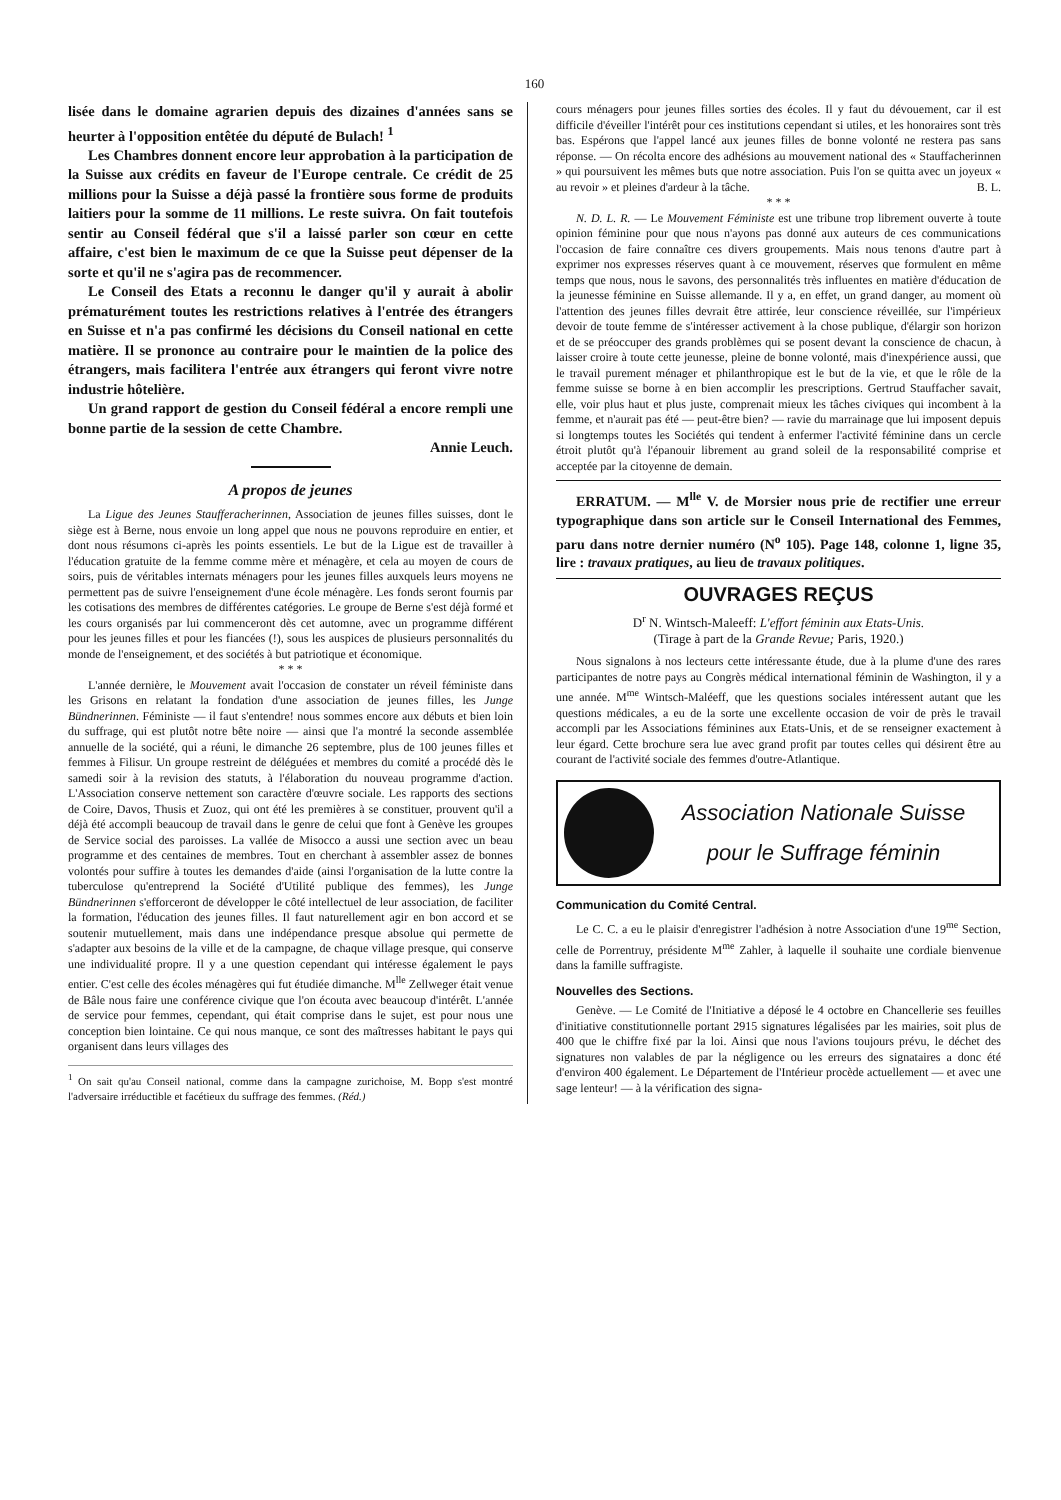160
lisée dans le domaine agrarien depuis des dizaines d'années sans se heurter à l'opposition entêtée du député de Bulach! <sup>1</sup>
Les Chambres donnent encore leur approbation à la participation de la Suisse aux crédits en faveur de l'Europe centrale. Ce crédit de 25 millions pour la Suisse a déjà passé la frontière sous forme de produits laitiers pour la somme de 11 millions. Le reste suivra. On fait toutefois sentir au Conseil fédéral que s'il a laissé parler son cœur en cette affaire, c'est bien le maximum de ce que la Suisse peut dépenser de la sorte et qu'il ne s'agira pas de recommencer.
Le Conseil des Etats a reconnu le danger qu'il y aurait à abolir prématurément toutes les restrictions relatives à l'entrée des étrangers en Suisse et n'a pas confirmé les décisions du Conseil national en cette matière. Il se prononce au contraire pour le maintien de la police des étrangers, mais facilitera l'entrée aux étrangers qui feront vivre notre industrie hôtelière.
Un grand rapport de gestion du Conseil fédéral a encore rempli une bonne partie de la session de cette Chambre.
Annie Leuch.
A propos de jeunes
La Ligue des Jeunes Staufferacherinnen, Association de jeunes filles suisses, dont le siège est à Berne, nous envoie un long appel que nous ne pouvons reproduire en entier, et dont nous résumons ci-après les points essentiels. Le but de la Ligue est de travailler à l'éducation gratuite de la femme comme mère et ménagère, et cela au moyen de cours de soirs, puis de véritables internats ménagers pour les jeunes filles auxquels leurs moyens ne permettent pas de suivre l'enseignement d'une école ménagère. Les fonds seront fournis par les cotisations des membres de différentes catégories. Le groupe de Berne s'est déjà formé et les cours organisés par lui commenceront dès cet automne, avec un programme différent pour les jeunes filles et pour les fiancées (!), sous les auspices de plusieurs personnalités du monde de l'enseignement, et des sociétés à but patriotique et économique.
* * *
L'année dernière, le Mouvement avait l'occasion de constater un réveil féministe dans les Grisons en relatant la fondation d'une association de jeunes filles, les Junge Bündnerinnen. Féministe — il faut s'entendre! nous sommes encore aux débuts et bien loin du suffrage, qui est plutôt notre bête noire — ainsi que l'a montré la seconde assemblée annuelle de la société, qui a réuni, le dimanche 26 septembre, plus de 100 jeunes filles et femmes à Filisur. Un groupe restreint de déléguées et membres du comité a procédé dès le samedi soir à la revision des statuts, à l'élaboration du nouveau programme d'action. L'Association conserve nettement son caractère d'œuvre sociale. Les rapports des sections de Coire, Davos, Thusis et Zuoz, qui ont été les premières à se constituer, prouvent qu'il a déjà été accompli beaucoup de travail dans le genre de celui que font à Genève les groupes de Service social des paroisses. La vallée de Misocco a aussi une section avec un beau programme et des centaines de membres. Tout en cherchant à assembler assez de bonnes volontés pour suffire à toutes les demandes d'aide (ainsi l'organisation de la lutte contre la tuberculose qu'entreprend la Société d'Utilité publique des femmes), les Junge Bündnerinnen s'efforceront de développer le côté intellectuel de leur association, de faciliter la formation, l'éducation des jeunes filles. Il faut naturellement agir en bon accord et se soutenir mutuellement, mais dans une indépendance presque absolue qui permette de s'adapter aux besoins de la ville et de la campagne, de chaque village presque, qui conserve une individualité propre. Il y a une question cependant qui intéresse également le pays entier. C'est celle des écoles ménagères qui fut étudiée dimanche. M<sup>lle</sup> Zellweger était venue de Bâle nous faire une conférence civique que l'on écouta avec beaucoup d'intérêt. L'année de service pour femmes, cependant, qui était comprise dans le sujet, est pour nous une conception bien lointaine. Ce qui nous manque, ce sont des maîtresses habitant le pays qui organisent dans leurs villages des
<sup>1</sup> On sait qu'au Conseil national, comme dans la campagne zurichoise, M. Bopp s'est montré l'adversaire irréductible et facétieux du suffrage des femmes. (Réd.)
cours ménagers pour jeunes filles sorties des écoles. Il y faut du dévouement, car il est difficile d'éveiller l'intérêt pour ces institutions cependant si utiles, et les honoraires sont très bas. Espérons que l'appel lancé aux jeunes filles de bonne volonté ne restera pas sans réponse. — On récolta encore des adhésions au mouvement national des « Stauffacherinnen » qui poursuivent les mêmes buts que notre association. Puis l'on se quitta avec un joyeux « au revoir » et pleines d'ardeur à la tâche. B. L.
* * *
N. D. L. R. — Le Mouvement Féministe est une tribune trop librement ouverte à toute opinion féminine pour que nous n'ayons pas donné aux auteurs de ces communications l'occasion de faire connaître ces divers groupements. Mais nous tenons d'autre part à exprimer nos expresses réserves quant à ce mouvement, réserves que formulent en même temps que nous, nous le savons, des personnalités très influentes en matière d'éducation de la jeunesse féminine en Suisse allemande. Il y a, en effet, un grand danger, au moment où l'attention des jeunes filles devrait être attirée, leur conscience réveillée, sur l'impérieux devoir de toute femme de s'intéresser activement à la chose publique, d'élargir son horizon et de se préoccuper des grands problèmes qui se posent devant la conscience de chacun, à laisser croire à toute cette jeunesse, pleine de bonne volonté, mais d'inexpérience aussi, que le travail purement ménager et philanthropique est le but de la vie, et que le rôle de la femme suisse se borne à en bien accomplir les prescriptions. Gertrud Stauffacher savait, elle, voir plus haut et plus juste, comprenait mieux les tâches civiques qui incombent à la femme, et n'aurait pas été — peut-être bien? — ravie du marrainage que lui imposent depuis si longtemps toutes les Sociétés qui tendent à enfermer l'activité féminine dans un cercle étroit plutôt qu'à l'épanouir librement au grand soleil de la responsabilité comprise et acceptée par la citoyenne de demain.
ERRATUM. — M<sup>lle</sup> V. de Morsier nous prie de rectifier une erreur typographique dans son article sur le Conseil International des Femmes, paru dans notre dernier numéro (N<sup>o</sup> 105). Page 148, colonne 1, ligne 35, lire : travaux pratiques, au lieu de travaux politiques.
OUVRAGES REÇUS
D<sup>r</sup> N. Wintsch-Maleeff: L'effort féminin aux Etats-Unis.
(Tirage à part de la Grande Revue; Paris, 1920.)
Nous signalons à nos lecteurs cette intéressante étude, due à la plume d'une des rares participantes de notre pays au Congrès médical international féminin de Washington, il y a une année. M<sup>me</sup> Wintsch-Maléeff, que les questions sociales intéressent autant que les questions médicales, a eu de la sorte une excellente occasion de voir de près le travail accompli par les Associations féminines aux Etats-Unis, et de se renseigner exactement à leur égard. Cette brochure sera lue avec grand profit par toutes celles qui désirent être au courant de l'activité sociale des femmes d'outre-Atlantique.
Association Nationale Suisse
pour le Suffrage féminin
Communication du Comité Central.
Le C. C. a eu le plaisir d'enregistrer l'adhésion à notre Association d'une 19<sup>me</sup> Section, celle de Porrentruy, présidente M<sup>me</sup> Zahler, à laquelle il souhaite une cordiale bienvenue dans la famille suffragiste.
Nouvelles des Sections.
Genève. — Le Comité de l'Initiative a déposé le 4 octobre en Chancellerie ses feuilles d'initiative constitutionnelle portant 2915 signatures légalisées par les mairies, soit plus de 400 que le chiffre fixé par la loi. Ainsi que nous l'avions toujours prévu, le déchet des signatures non valables de par la négligence ou les erreurs des signataires a donc été d'environ 400 également. Le Département de l'Intérieur procède actuellement — et avec une sage lenteur! — à la vérification des signa-